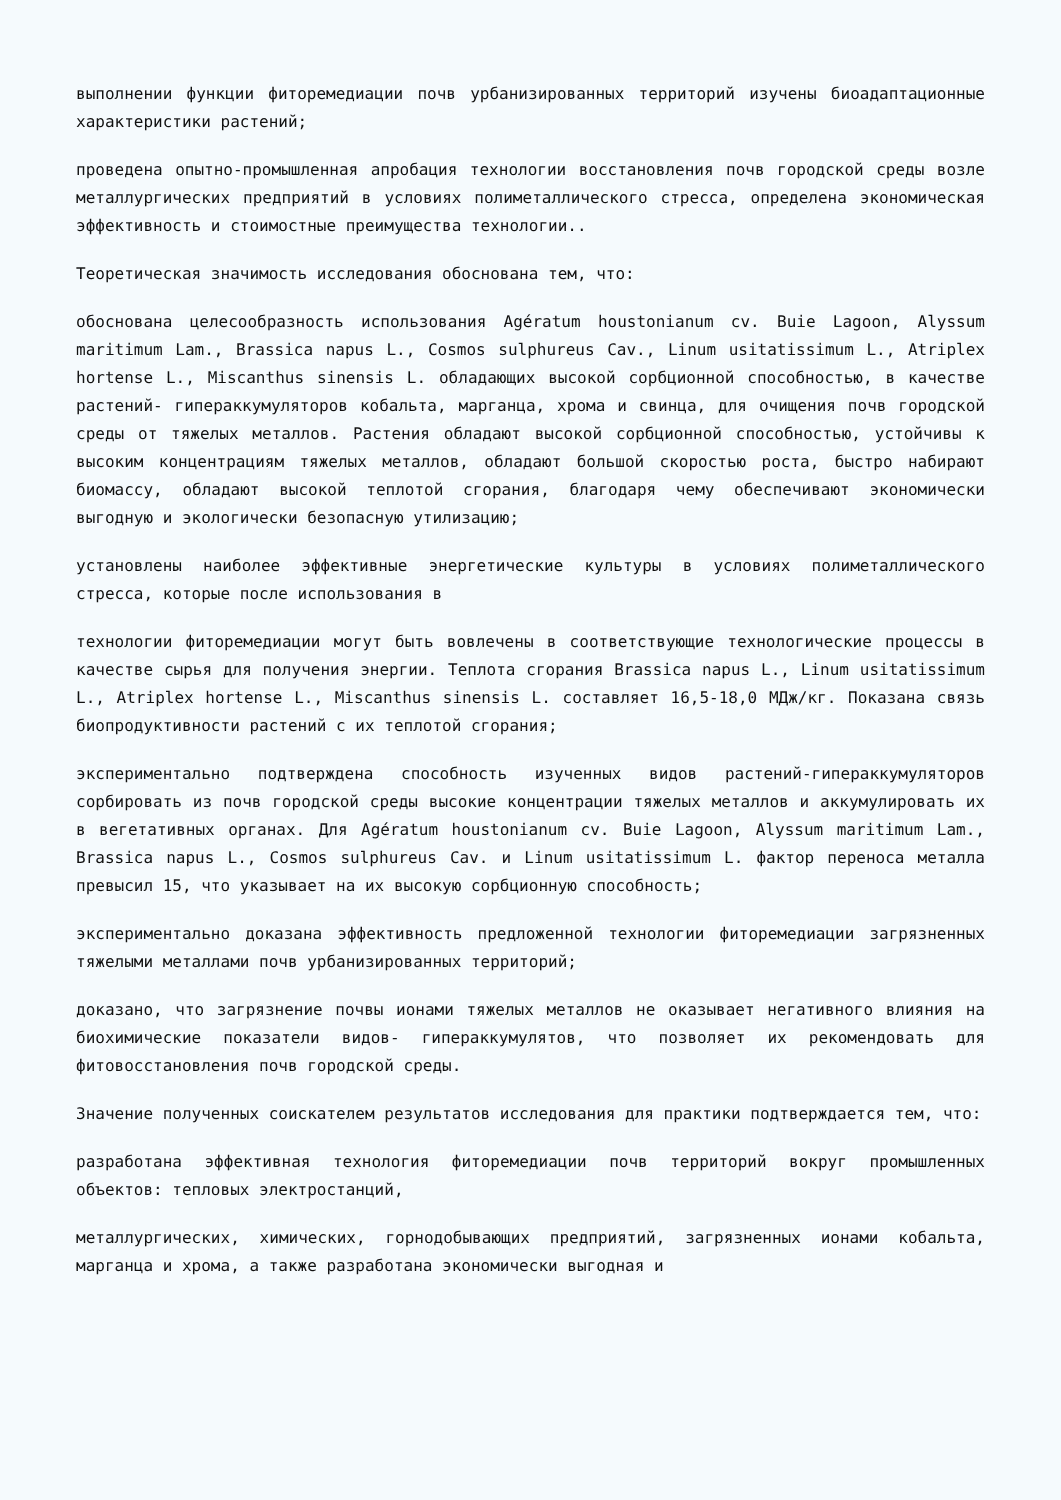выполнении функции фиторемедиации почв урбанизированных территорий изучены биоадаптационные характеристики растений;
проведена опытно-промышленная апробация технологии восстановления почв городской среды возле металлургических предприятий в условиях полиметаллического стресса, определена экономическая эффективность и стоимостные преимущества технологии..
Теоретическая значимость исследования обоснована тем, что:
обоснована целесообразность использования Agératum houstonianum cv. Buie Lagoon, Alyssum maritimum Lam., Brassica napus L., Cosmos sulphureus Cav., Linum usitatissimum L., Atriplex hortense L., Miscanthus sinensis L. обладающих высокой сорбционной способностью, в качестве растений- гипераккумуляторов кобальта, марганца, хрома и свинца, для очищения почв городской среды от тяжелых металлов. Растения обладают высокой сорбционной способностью, устойчивы к высоким концентрациям тяжелых металлов, обладают большой скоростью роста, быстро набирают биомассу, обладают высокой теплотой сгорания, благодаря чему обеспечивают экономически выгодную и экологически безопасную утилизацию;
установлены наиболее эффективные энергетические культуры в условиях полиметаллического стресса, которые после использования в
технологии фиторемедиации могут быть вовлечены в соответствующие технологические процессы в качестве сырья для получения энергии. Теплота сгорания Brassica napus L., Linum usitatissimum L., Atriplex hortense L., Miscanthus sinensis L. составляет 16,5-18,0 МДж/кг. Показана связь биопродуктивности растений с их теплотой сгорания;
экспериментально подтверждена способность изученных видов растений-гипераккумуляторов сорбировать из почв городской среды высокие концентрации тяжелых металлов и аккумулировать их в вегетативных органах. Для Agératum houstonianum cv. Buie Lagoon, Alyssum maritimum Lam., Brassica napus L., Cosmos sulphureus Cav. и Linum usitatissimum L. фактор переноса металла превысил 15, что указывает на их высокую сорбционную способность;
экспериментально доказана эффективность предложенной технологии фиторемедиации загрязненных тяжелыми металлами почв урбанизированных территорий;
доказано, что загрязнение почвы ионами тяжелых металлов не оказывает негативного влияния на биохимические показатели видов- гипераккумулятов, что позволяет их рекомендовать для фитовосстановления почв городской среды.
Значение полученных соискателем результатов исследования для практики подтверждается тем, что:
разработана эффективная технология фиторемедиации почв территорий вокруг промышленных объектов: тепловых электростанций,
металлургических, химических, горнодобывающих предприятий, загрязненных ионами кобальта, марганца и хрома, а также разработана экономически выгодная и